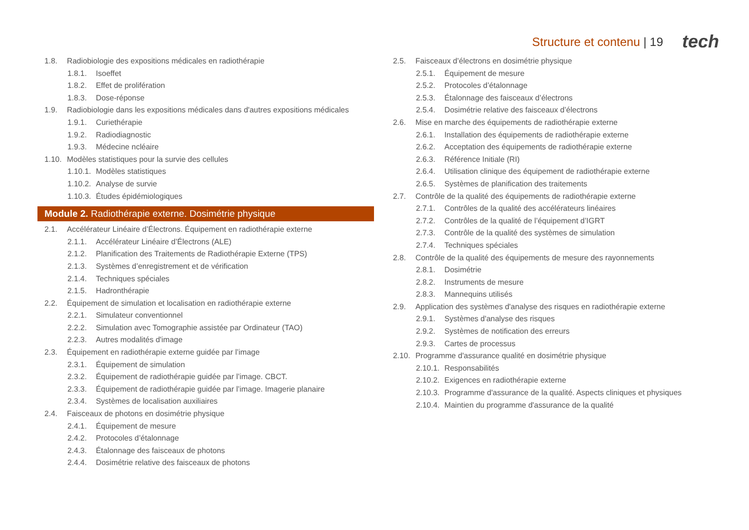Structure et contenu | 19 tech
1.8. Radiobiologie des expositions médicales en radiothérapie
1.8.1. Isoeffet
1.8.2. Effet de prolifération
1.8.3. Dose-réponse
1.9. Radiobiologie dans les expositions médicales dans d'autres expositions médicales
1.9.1. Curiethérapie
1.9.2. Radiodiagnostic
1.9.3. Médecine ncléaire
1.10. Modèles statistiques pour la survie des cellules
1.10.1. Modèles statistiques
1.10.2. Analyse de survie
1.10.3. Études épidémiologiques
Module 2. Radiothérapie externe. Dosimétrie physique
2.1. Accélérateur Linéaire d’Électrons. Équipement en radiothérapie externe
2.1.1. Accélérateur Linéaire d’Électrons (ALE)
2.1.2. Planification des Traitements de Radiothérapie Externe (TPS)
2.1.3. Systèmes d’enregistrement et de vérification
2.1.4. Techniques spéciales
2.1.5. Hadronthérapie
2.2. Équipement de simulation et localisation en radiothérapie externe
2.2.1. Simulateur conventionnel
2.2.2. Simulation avec Tomographie assistée par Ordinateur (TAO)
2.2.3. Autres modalités d'image
2.3. Équipement en radiothérapie externe guidée par l’image
2.3.1. Équipement de simulation
2.3.2. Équipement de radiothérapie guidée par l’image. CBCT.
2.3.3. Équipement de radiothérapie guidée par l’image. Imagerie planaire
2.3.4. Systèmes de localisation auxiliaires
2.4. Faisceaux de photons en dosimétrie physique
2.4.1. Équipement de mesure
2.4.2. Protocoles d’étalonnage
2.4.3. Étalonnage des faisceaux de photons
2.4.4. Dosimétrie relative des faisceaux de photons
2.5. Faisceaux d’électrons en dosimétrie physique
2.5.1. Équipement de mesure
2.5.2. Protocoles d’étalonnage
2.5.3. Étalonnage des faisceaux d’électrons
2.5.4. Dosimétrie relative des faisceaux d’électrons
2.6. Mise en marche des équipements de radiothérapie externe
2.6.1. Installation des équipements de radiothérapie externe
2.6.2. Acceptation des équipements de radiothérapie externe
2.6.3. Référence Initiale (RI)
2.6.4. Utilisation clinique des équipement de radiothérapie externe
2.6.5. Systèmes de planification des traitements
2.7. Contrôle de la qualité des équipements de radiothérapie externe
2.7.1. Contrôles de la qualité des accélérateurs linéaires
2.7.2. Contrôles de la qualité de l’équipement d’IGRT
2.7.3. Contrôle de la qualité des systèmes de simulation
2.7.4. Techniques spéciales
2.8. Contrôle de la qualité des équipements de mesure des rayonnements
2.8.1. Dosimétrie
2.8.2. Instruments de mesure
2.8.3. Mannequins utilisés
2.9. Application des systèmes d'analyse des risques en radiothérapie externe
2.9.1. Systèmes d'analyse des risques
2.9.2. Systèmes de notification des erreurs
2.9.3. Cartes de processus
2.10. Programme d'assurance qualité en dosimétrie physique
2.10.1. Responsabilités
2.10.2. Exigences en radiothérapie externe
2.10.3. Programme d'assurance de la qualité. Aspects cliniques et physiques
2.10.4. Maintien du programme d'assurance de la qualité